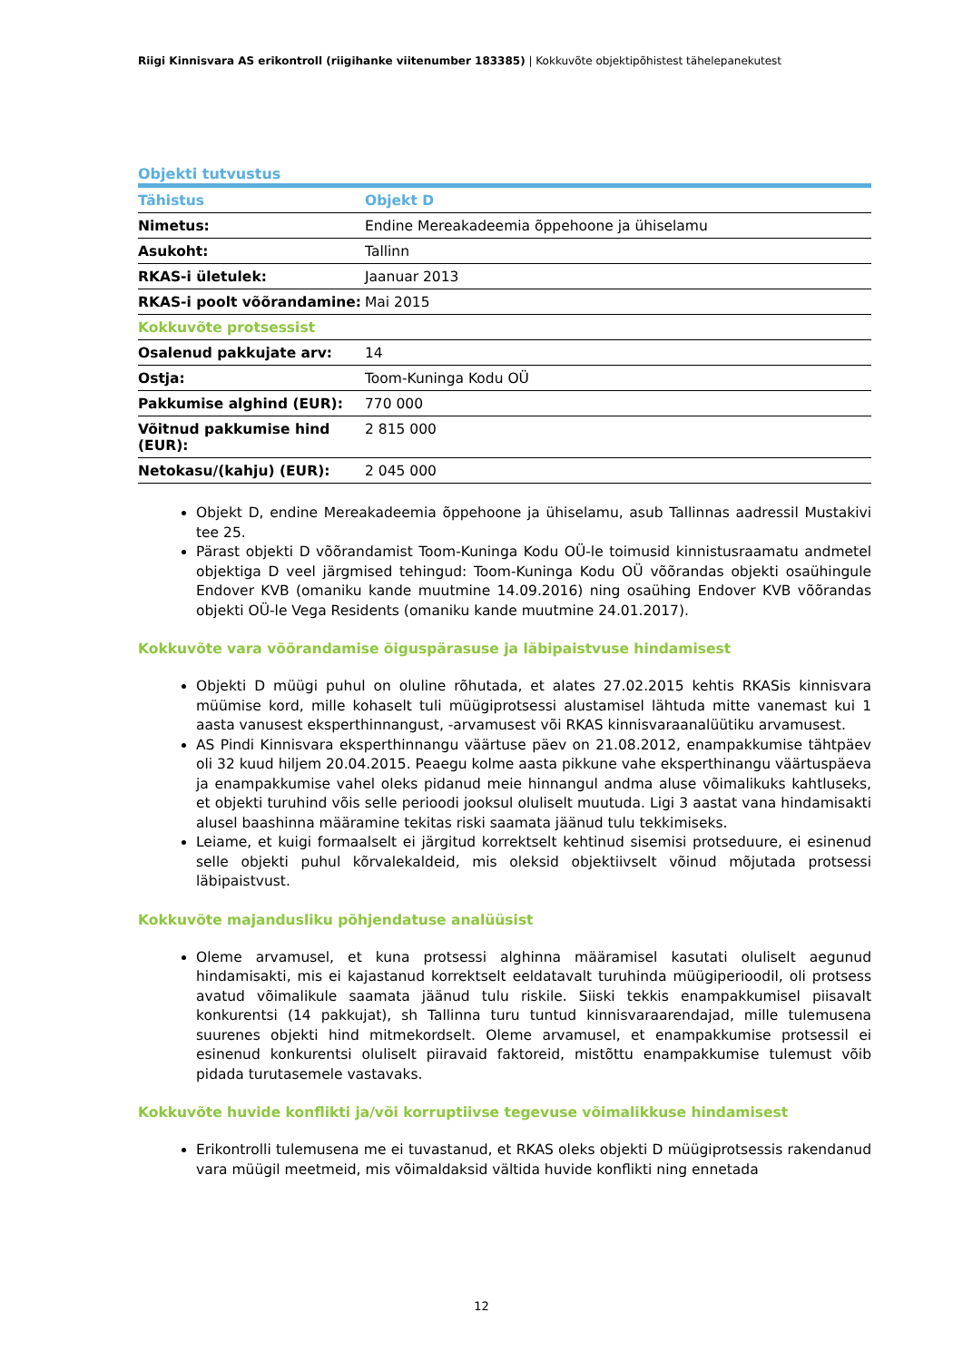Riigi Kinnisvara AS erikontroll (riigihanke viitenumber 183385) | Kokkuvõte objektipõhistest tähelepanekutest
Objekti tutvustus
| Tähistus | Objekt D |
| --- | --- |
| Nimetus: | Endine Mereakadeemia õppehoone ja ühiselamu |
| Asukoht: | Tallinn |
| RKAS-i ületulek: | Jaanuar 2013 |
| RKAS-i poolt võõrandamine: | Mai 2015 |
| Kokkuvõte protsessist | |
| Osalenud pakkujate arv: | 14 |
| Ostja: | Toom-Kuninga Kodu OÜ |
| Pakkumise alghind (EUR): | 770 000 |
| Võitnud pakkumise hind (EUR): | 2 815 000 |
| Netokasu/(kahju) (EUR): | 2 045 000 |
Objekt D, endine Mereakadeemia õppehoone ja ühiselamu, asub Tallinnas aadressil Mustakivi tee 25.
Pärast objekti D võõrandamist Toom-Kuninga Kodu OÜ-le toimusid kinnistusraamatu andmetel objektiga D veel järgmised tehingud: Toom-Kuninga Kodu OÜ võõrandas objekti osaühingule Endover KVB (omaniku kande muutmine 14.09.2016) ning osaühing Endover KVB võõrandas objekti OÜ-le Vega Residents (omaniku kande muutmine 24.01.2017).
Kokkuvõte vara võõrandamise õiguspärasuse ja läbipaistvuse hindamisest
Objekti D müügi puhul on oluline rõhutada, et alates 27.02.2015 kehtis RKASis kinnisvara müümise kord, mille kohaselt tuli müügiprotsessi alustamisel lähtuda mitte vanemast kui 1 aasta vanusest eksperthinnangust, -arvamusest või RKAS kinnisvaraanalüütiku arvamusest.
AS Pindi Kinnisvara eksperthinnangu väärtuse päev on 21.08.2012, enampakkumise tähtpäev oli 32 kuud hiljem 20.04.2015. Peaegu kolme aasta pikkune vahe eksperthinangu väärtuspäeva ja enampakkumise vahel oleks pidanud meie hinnangul andma aluse võimalikuks kahtluseks, et objekti turuhind võis selle perioodi jooksul oluliselt muutuda. Ligi 3 aastat vana hindamisakti alusel baashinna määramine tekitas riski saamata jäänud tulu tekkimiseks.
Leiame, et kuigi formaalselt ei järgitud korrektselt kehtinud sisemisi protseduure, ei esinenud selle objekti puhul kõrvalekaldeid, mis oleksid objektiivselt võinud mõjutada protsessi läbipaistvust.
Kokkuvõte majandusliku põhjendatuse analüüsist
Oleme arvamusel, et kuna protsessi alghinna määramisel kasutati oluliselt aegunud hindamisakti, mis ei kajastanud korrektselt eeldatavalt turuhinda müügiperioodil, oli protsess avatud võimalikule saamata jäänud tulu riskile. Siiski tekkis enampakkumisel piisavalt konkurentsi (14 pakkujat), sh Tallinna turu tuntud kinnisvaraarendajad, mille tulemusena suurenes objekti hind mitmekordselt. Oleme arvamusel, et enampakkumise protsessil ei esinenud konkurentsi oluliselt piiravaid faktoreid, mistõttu enampakkumise tulemust võib pidada turutasemele vastavaks.
Kokkuvõte huvide konflikti ja/või korruptiivse tegevuse võimalikkuse hindamisest
Erikontrolli tulemusena me ei tuvastanud, et RKAS oleks objekti D müügiprotsessis rakendanud vara müügil meetmeid, mis võimaldaksid vältida huvide konflikti ning ennetada
12